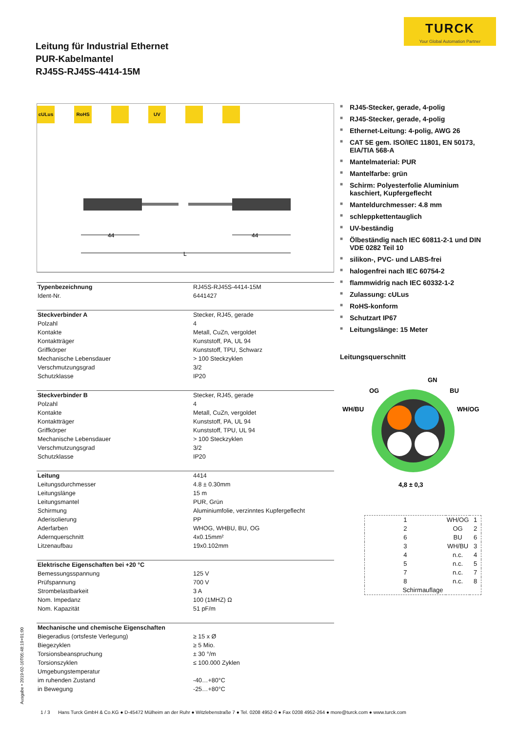TURCK
Your Global Automation Partner
Leitung für Industrial Ethernet
PUR-Kabelmantel
RJ45S-RJ45S-4414-15M
cULus RoHS UV
44
44
L
| Typenbezeichnung | RJ45S-RJ45S-4414-15M |
| Ident-Nr. | 6441427 |
| Steckverbinder A | Stecker, RJ45, gerade |
| Polzahl | 4 |
| Kontakte | Metall, CuZn, vergoldet |
| Kontaktträger | Kunststoff, PA, UL 94 |
| Griffkörper | Kunststoff, TPU, Schwarz |
| Mechanische Lebensdauer | > 100 Steckzyklen |
| Verschmutzungsgrad | 3/2 |
| Schutzklasse | IP20 |
| Steckverbinder B | Stecker, RJ45, gerade |
| Polzahl | 4 |
| Kontakte | Metall, CuZn, vergoldet |
| Kontaktträger | Kunststoff, PA, UL 94 |
| Griffkörper | Kunststoff, TPU, UL 94 |
| Mechanische Lebensdauer | > 100 Steckzyklen |
| Verschmutzungsgrad | 3/2 |
| Schutzklasse | IP20 |
| Leitung | 4414 |
| Leitungsdurchmesser | 4.8 ± 0.30mm |
| Leitungslänge | 15 m |
| Leitungsmantel | PUR, Grün |
| Schirmung | Aluminiumfolie, verzinntes Kupfergeflecht |
| Aderisolierung | PP |
| Aderfarben | WHOG, WHBU, BU, OG |
| Adernquerschnitt | 4x0.15mm² |
| Litzenaufbau | 19x0.102mm |
| Elektrische Eigenschaften bei +20 °C | |
| Bemessungsspannung | 125 V |
| Prüfspannung | 700 V |
| Strombelastbarkeit | 3 A |
| Nom. Impedanz | 100 (1MHZ) Ω |
| Nom. Kapazität | 51 pF/m |
| Mechanische und chemische Eigenschaften | |
| Biegeradius (ortsfeste Verlegung) | ≥ 15 x Ø |
| Biegezyklen | ≥ 5 Mio. |
| Torsionsbeanspruchung | ± 30 °/m |
| Torsionszyklen | ≤ 100.000 Zyklen |
| Umgebungstemperatur | |
| im ruhenden Zustand | -40…+80°C |
| in Bewegung | -25…+80°C |
■ RJ45-Stecker, gerade, 4-polig
■ RJ45-Stecker, gerade, 4-polig
■ Ethernet-Leitung: 4-polig, AWG 26
■ CAT 5E gem. ISO/IEC 11801, EN 50173, EIA/TIA 568-A
■ Mantelmaterial: PUR
■ Mantelfarbe: grün
■ Schirm: Polyesterfolie Aluminium kaschiert, Kupfergeflecht
■ Manteldurchmesser: 4.8 mm
■ schleppkettentauglich
■ UV-beständig
■ Ölbeständig nach IEC 60811-2-1 und DIN VDE 0282 Teil 10
■ silikon-, PVC- und LABS-frei
■ halogenfrei nach IEC 60754-2
■ flammwidrig nach IEC 60332-1-2
■ Zulassung: cULus
■ RoHS-konform
■ Schutzart IP67
■ Leitungslänge: 15 Meter
Leitungsquerschnitt
GN
OG
BU
WH/BU
WH/OG
4,8 ± 0,3
| 1 | WH/OG | 1 |
| 2 | OG | 2 |
| 6 | BU | 6 |
| 3 | WH/BU | 3 |
| 4 | n.c. | 4 |
| 5 | n.c. | 5 |
| 7 | n.c. | 7 |
| 8 | n.c. | 8 |
| Schirmauflage | | |
Ausgabe • 2019-02-10T05:48:19+01:00
1 / 3 Hans Turck GmbH & Co.KG ● D-45472 Mülheim an der Ruhr ● Witzlebenstraße 7 ● Tel. 0208 4952-0 ● Fax 0208 4952-264 ● more@turck.com ● www.turck.com